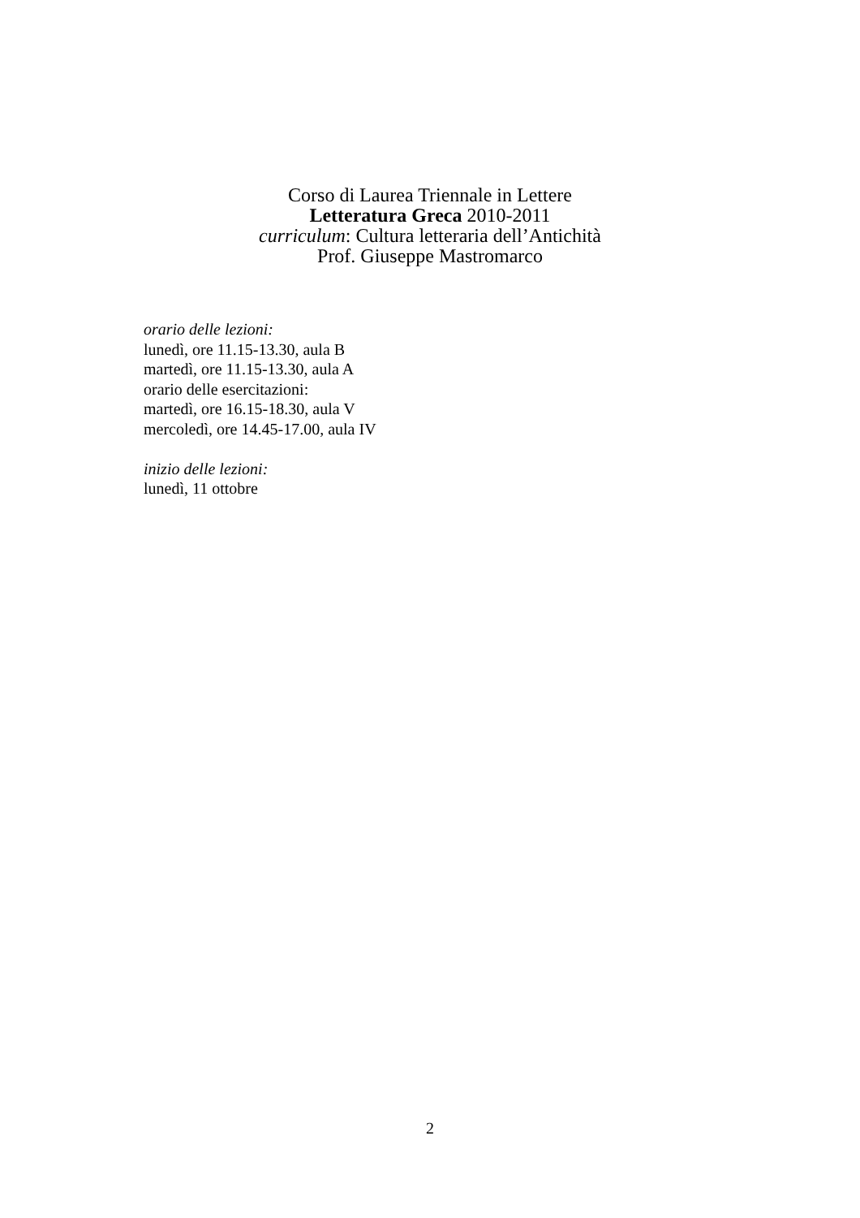Corso di Laurea Triennale in Lettere
Letteratura Greca 2010-2011
curriculum: Cultura letteraria dell’Antichità
Prof. Giuseppe Mastromarco
orario delle lezioni:
lunedì, ore 11.15-13.30, aula B
martedì, ore 11.15-13.30, aula A
orario delle esercitazioni:
martedì, ore 16.15-18.30, aula V
mercoledì, ore 14.45-17.00, aula IV
inizio delle lezioni:
lunedì, 11 ottobre
2